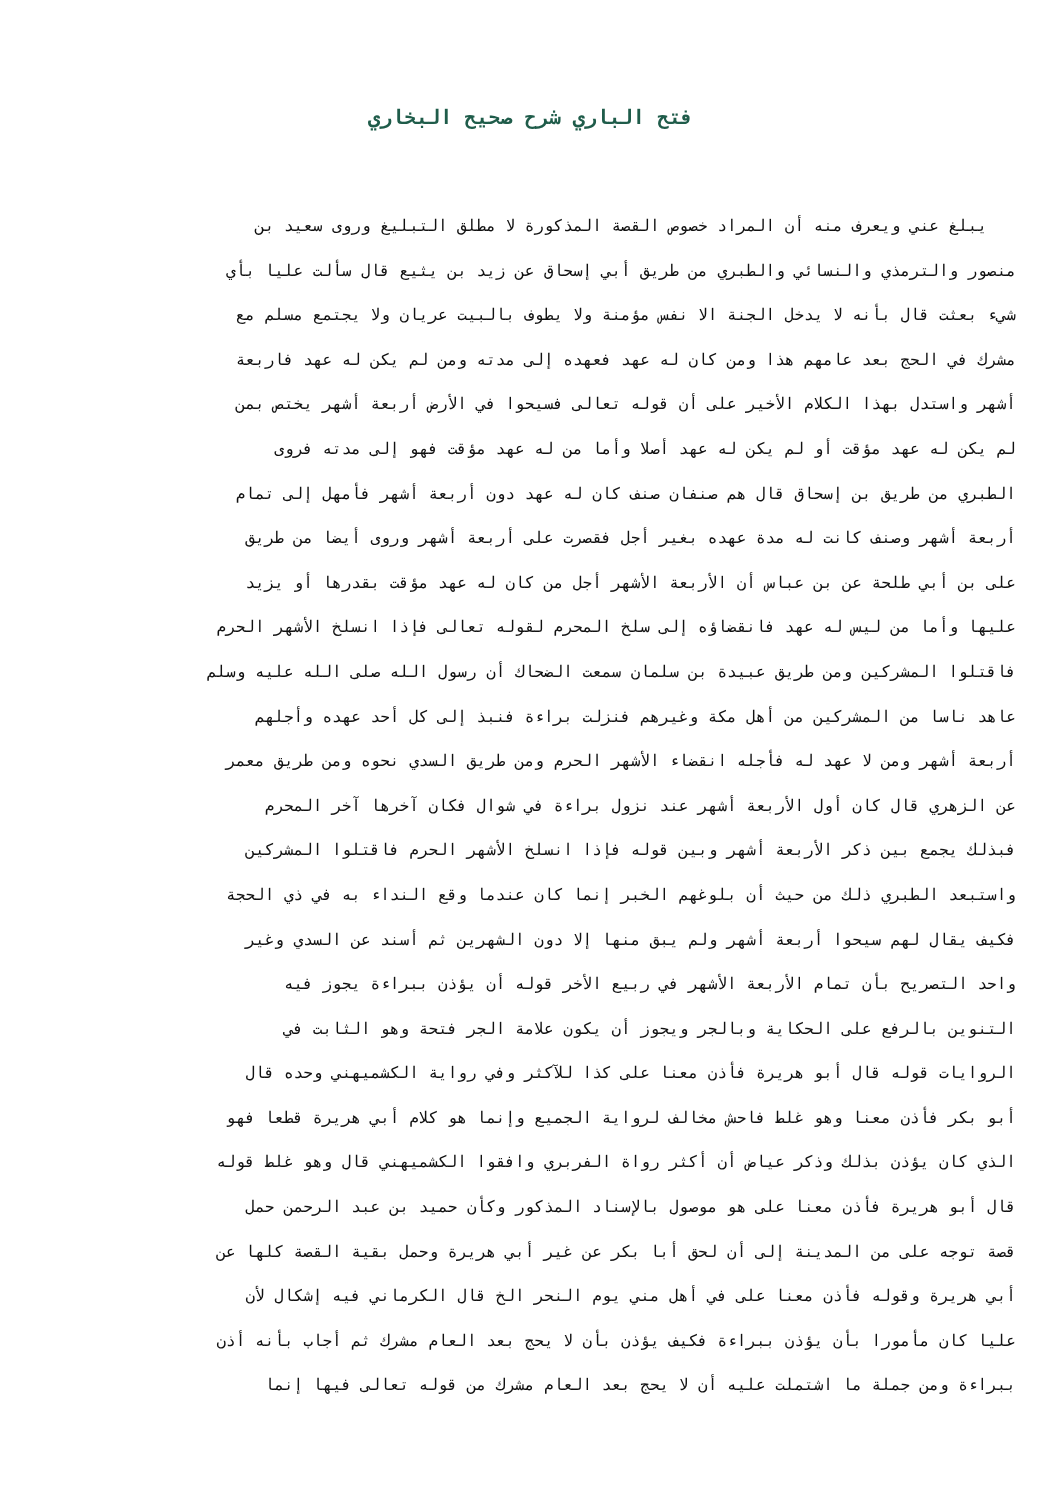فتح الباري شرح صحيح البخاري
يبلغ عني ويعرف منه أن المراد خصوص القصة المذكورة لا مطلق التبليغ وروى سعيد بن
منصور والترمذي والنسائي والطبري من طريق أبي إسحاق عن زيد بن يثيع قال سألت عليا بأي
شيء بعثت قال بأنه لا يدخل الجنة الا نفس مؤمنة ولا يطوف بالبيت عريان ولا يجتمع مسلم مع
مشرك في الحج بعد عامهم هذا ومن كان له عهد فعهده إلى مدته ومن لم يكن له عهد فاربعة
أشهر واستدل بهذا الكلام الأخير على أن قوله تعالى فسيحوا في الأرض أربعة أشهر يختص بمن
لم يكن له عهد مؤقت أو لم يكن له عهد أصلا وأما من له عهد مؤقت فهو إلى مدته فروى
الطبري من طريق بن إسحاق قال هم صنفان صنف كان له عهد دون أربعة أشهر فأمهل إلى تمام
أربعة أشهر وصنف كانت له مدة عهده بغير أجل فقصرت على أربعة أشهر وروى أيضا من طريق
على بن أبي طلحة عن بن عباس أن الأربعة الأشهر أجل من كان له عهد مؤقت بقدرها أو يزيد
عليها وأما من ليس له عهد فانقضاؤه إلى سلخ المحرم لقوله تعالى فإذا انسلخ الأشهر الحرم
فاقتلوا المشركين ومن طريق عبيدة بن سلمان سمعت الضحاك أن رسول الله صلى الله عليه وسلم
عاهد ناسا من المشركين من أهل مكة وغيرهم فنزلت براءة فنبذ إلى كل أحد عهده وأجلهم
أربعة أشهر ومن لا عهد له فأجله انقضاء الأشهر الحرم ومن طريق السدي نحوه ومن طريق معمر
عن الزهري قال كان أول الأربعة أشهر عند نزول براءة في شوال فكان آخرها آخر المحرم
فبذلك يجمع بين ذكر الأربعة أشهر وبين قوله فإذا انسلخ الأشهر الحرم فاقتلوا المشركين
واستبعد الطبري ذلك من حيث أن بلوغهم الخبر إنما كان عندما وقع النداء به في ذي الحجة
فكيف يقال لهم سيحوا أربعة أشهر ولم يبق منها إلا دون الشهرين ثم أسند عن السدي وغير
واحد التصريح بأن تمام الأربعة الأشهر في ربيع الأخر قوله أن يؤذن ببراءة يجوز فيه
التنوين بالرفع على الحكاية وبالجر ويجوز أن يكون علامة الجر فتحة وهو الثابت في
الروايات قوله قال أبو هريرة فأذن معنا على كذا للآكثر وفي رواية الكشميهني وحده قال
أبو بكر فأذن معنا وهو غلط فاحش مخالف لرواية الجميع وإنما هو كلام أبي هريرة قطعا فهو
الذي كان يؤذن بذلك وذكر عياض أن أكثر رواة الفربري وافقوا الكشميهني قال وهو غلط قوله
قال أبو هريرة فأذن معنا على هو موصول بالإسناد المذكور وكأن حميد بن عبد الرحمن حمل
قصة توجه على من المدينة إلى أن لحق أبا بكر عن غير أبي هريرة وحمل بقية القصة كلها عن
أبي هريرة وقوله فأذن معنا على في أهل مني يوم النحر الخ قال الكرماني فيه إشكال لأن
عليا كان مأمورا بأن يؤذن ببراءة فكيف يؤذن بأن لا يحج بعد العام مشرك ثم أجاب بأنه أذن
ببراءة ومن جملة ما اشتملت عليه أن لا يحج بعد العام مشرك من قوله تعالى فيها إنما